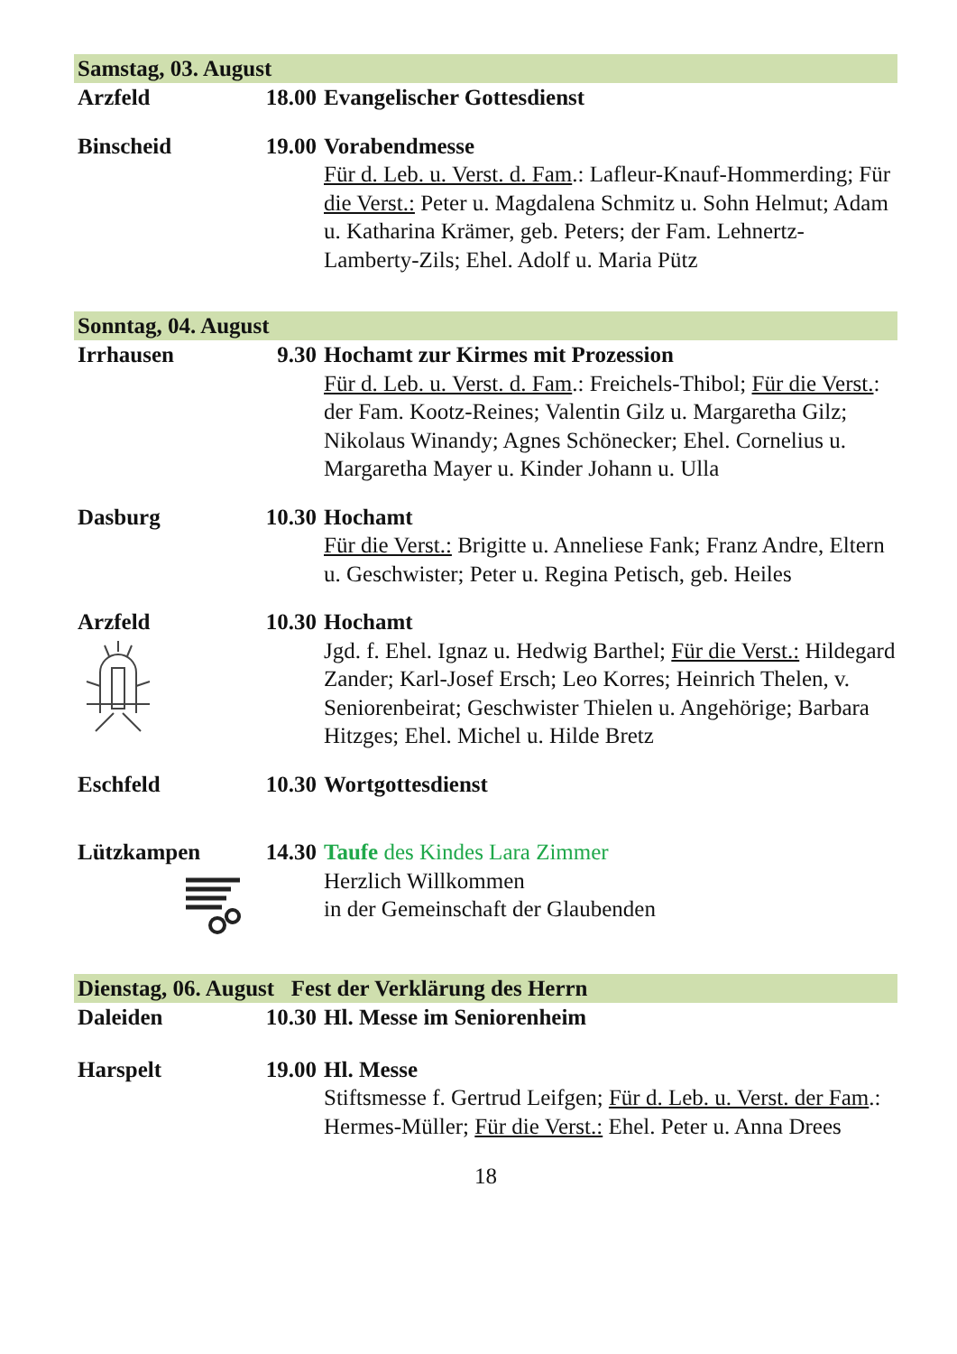Samstag, 03. August
Arzfeld 18.00 Evangelischer Gottesdienst
Binscheid 19.00 Vorabendmesse
Für d. Leb. u. Verst. d. Fam.: Lafleur-Knauf-Hommerding; Für die Verst.: Peter u. Magdalena Schmitz u. Sohn Helmut; Adam u. Katharina Krämer, geb. Peters; der Fam. Lehnertz-Lamberty-Zils; Ehel. Adolf u. Maria Pütz
Sonntag, 04. August
Irrhausen 9.30 Hochamt zur Kirmes mit Prozession
Für d. Leb. u. Verst. d. Fam.: Freichels-Thibol; Für die Verst.: der Fam. Kootz-Reines; Valentin Gilz u. Margaretha Gilz; Nikolaus Winandy; Agnes Schönecker; Ehel. Cornelius u. Margaretha Mayer u. Kinder Johann u. Ulla
Dasburg 10.30 Hochamt
Für die Verst.: Brigitte u. Anneliese Fank; Franz Andre, Eltern u. Geschwister; Peter u. Regina Petisch, geb. Heiles
Arzfeld
10.30 Hochamt
Jgd. f. Ehel. Ignaz u. Hedwig Barthel; Für die Verst.: Hildegard Zander; Karl-Josef Ersch; Leo Korres; Heinrich Thelen, v. Seniorenbeirat; Geschwister Thielen u. Angehörige; Barbara Hitzges; Ehel. Michel u. Hilde Bretz
Eschfeld 10.30 Wortgottesdienst
Lützkampen
14.30 Taufe des Kindes Lara Zimmer
Herzlich Willkommen
in der Gemeinschaft der Glaubenden
Dienstag, 06. August Fest der Verklärung des Herrn
Daleiden 10.30 Hl. Messe im Seniorenheim
Harspelt 19.00 Hl. Messe
Stiftsmesse f. Gertrud Leifgen; Für d. Leb. u. Verst. der Fam.: Hermes-Müller; Für die Verst.: Ehel. Peter u. Anna Drees
18